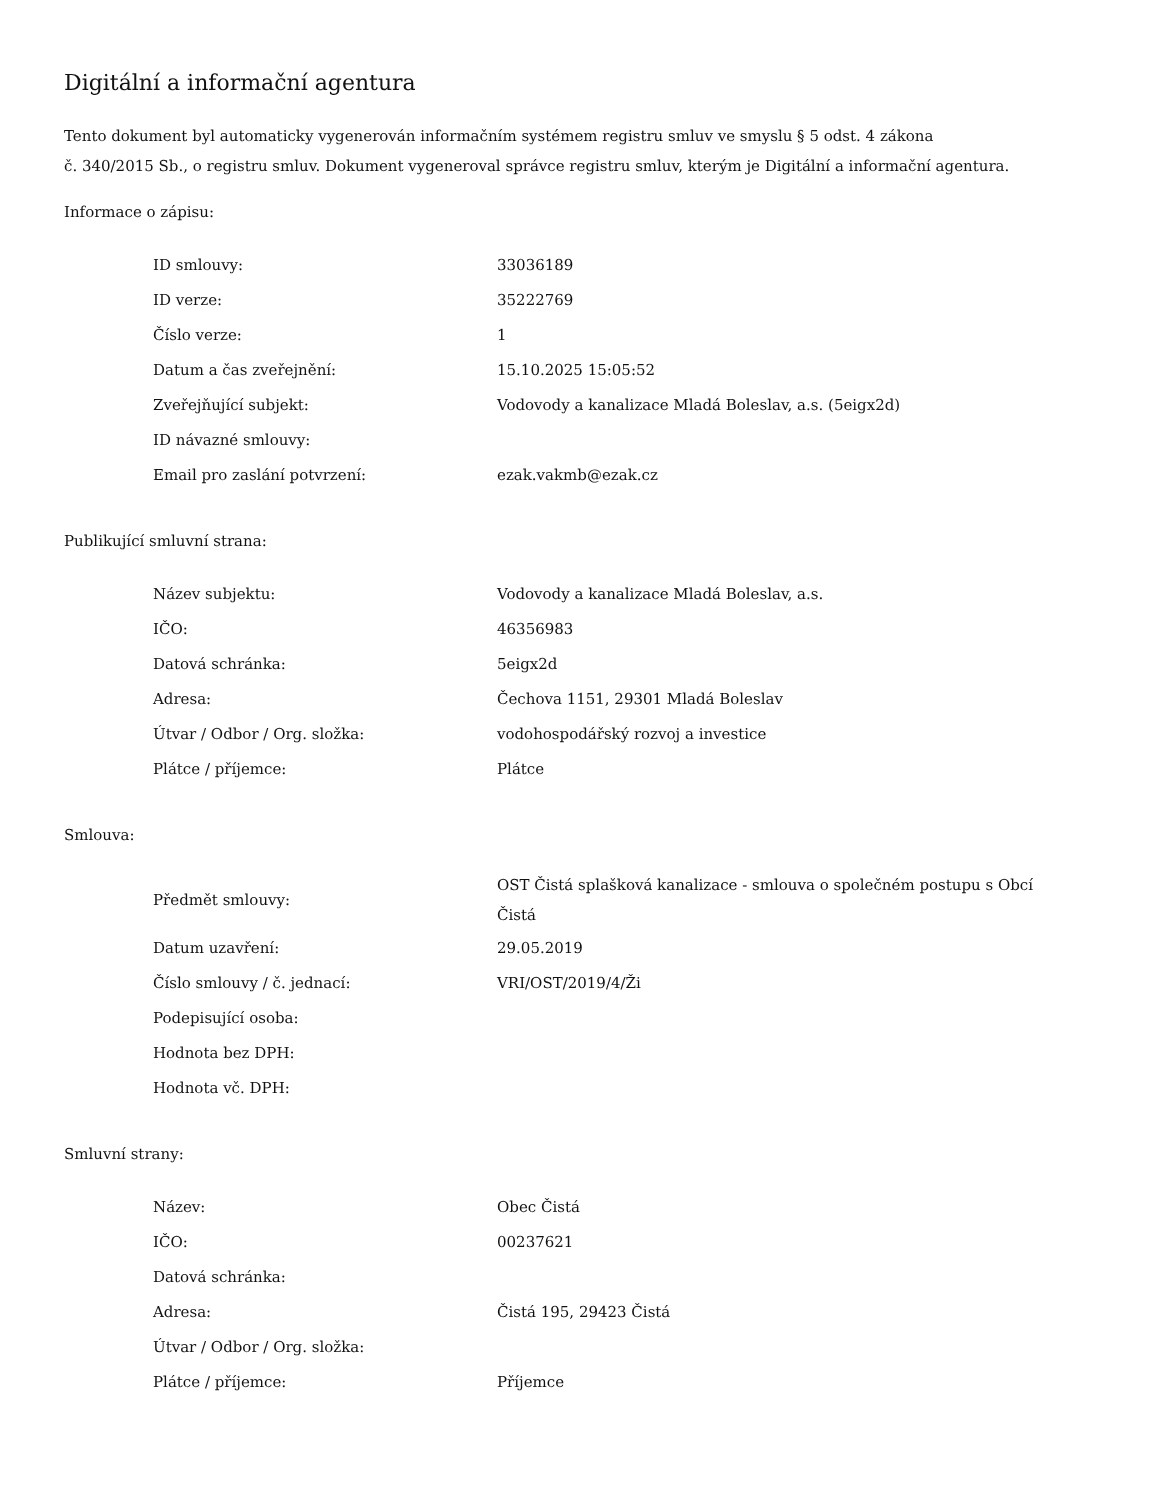Digitální a informační agentura
Tento dokument byl automaticky vygenerován informačním systémem registru smluv ve smyslu § 5 odst. 4 zákona
č. 340/2015 Sb., o registru smluv. Dokument vygeneroval správce registru smluv, kterým je Digitální a informační agentura.
Informace o zápisu:
| ID smlouvy: | 33036189 |
| ID verze: | 35222769 |
| Číslo verze: | 1 |
| Datum a čas zveřejnění: | 15.10.2025 15:05:52 |
| Zveřejňující subjekt: | Vodovody a kanalizace Mladá Boleslav, a.s. (5eigx2d) |
| ID návazné smlouvy: | |
| Email pro zaslání potvrzení: | ezak.vakmb@ezak.cz |
Publikující smluvní strana:
| Název subjektu: | Vodovody a kanalizace Mladá Boleslav, a.s. |
| IČO: | 46356983 |
| Datová schránka: | 5eigx2d |
| Adresa: | Čechova 1151, 29301 Mladá Boleslav |
| Útvar / Odbor / Org. složka: | vodohospodářský rozvoj a investice |
| Plátce / příjemce: | Plátce |
Smlouva:
| Předmět smlouvy: | OST Čistá splašková kanalizace - smlouva o společném postupu s Obcí Čistá |
| Datum uzavření: | 29.05.2019 |
| Číslo smlouvy / č. jednací: | VRI/OST/2019/4/Ži |
| Podepisující osoba: | |
| Hodnota bez DPH: | |
| Hodnota vč. DPH: | |
Smluvní strany:
| Název: | Obec Čistá |
| IČO: | 00237621 |
| Datová schránka: | |
| Adresa: | Čistá 195, 29423 Čistá |
| Útvar / Odbor / Org. složka: | |
| Plátce / příjemce: | Příjemce |